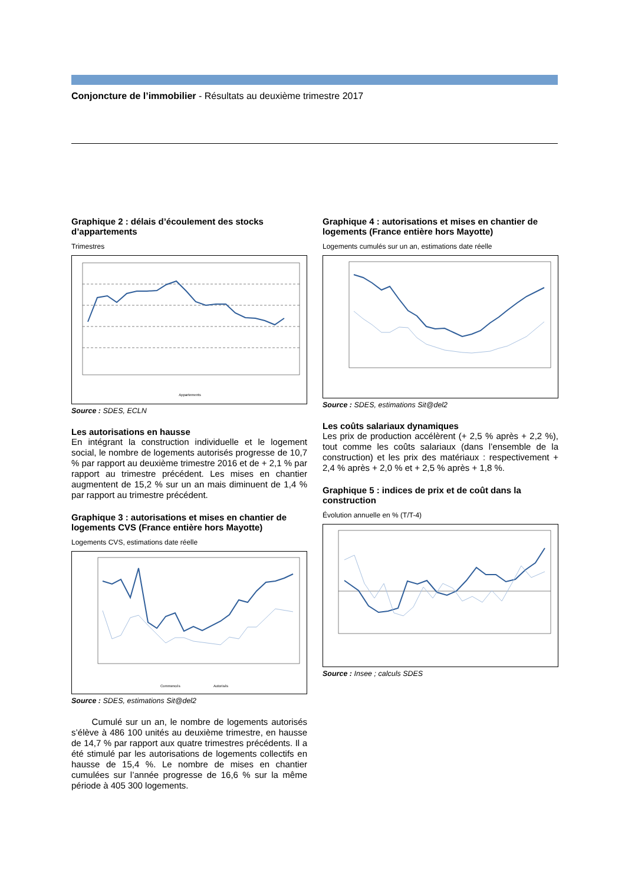Conjoncture de l’immobilier - Résultats au deuxième trimestre 2017
Graphique 2 : délais d’écoulement des stocks d’appartements
Trimestres
Appartements
Source : SDES, ECLN
Les autorisations en hausse
En intégrant la construction individuelle et le logement social, le nombre de logements autorisés progresse de 10,7 % par rapport au deuxième trimestre 2016 et de + 2,1 % par rapport au trimestre précédent. Les mises en chantier augmentent de 15,2 % sur un an mais diminuent de 1,4 % par rapport au trimestre précédent.
Graphique 3 : autorisations et mises en chantier de logements CVS (France entière hors Mayotte)
Logements CVS, estimations date réelle
Commencés
Autorisés
Source : SDES, estimations Sit@del2
Cumulé sur un an, le nombre de logements autorisés s’élève à 486 100 unités au deuxième trimestre, en hausse de 14,7 % par rapport aux quatre trimestres précédents. Il a été stimulé par les autorisations de logements collectifs en hausse de 15,4 %. Le nombre de mises en chantier cumulées sur l’année progresse de 16,6 % sur la même période à 405 300 logements.
Graphique 4 : autorisations et mises en chantier de logements (France entière hors Mayotte)
Logements cumulés sur un an, estimations date réelle
Source : SDES, estimations Sit@del2
Les coûts salariaux dynamiques
Les prix de production accélèrent (+ 2,5 % après + 2,2 %), tout comme les coûts salariaux (dans l’ensemble de la construction) et les prix des matériaux : respectivement + 2,4 % après + 2,0 % et + 2,5 % après + 1,8 %.
Graphique 5 : indices de prix et de coût dans la construction
Évolution annuelle en % (T/T-4)
Source : Insee ; calculs SDES